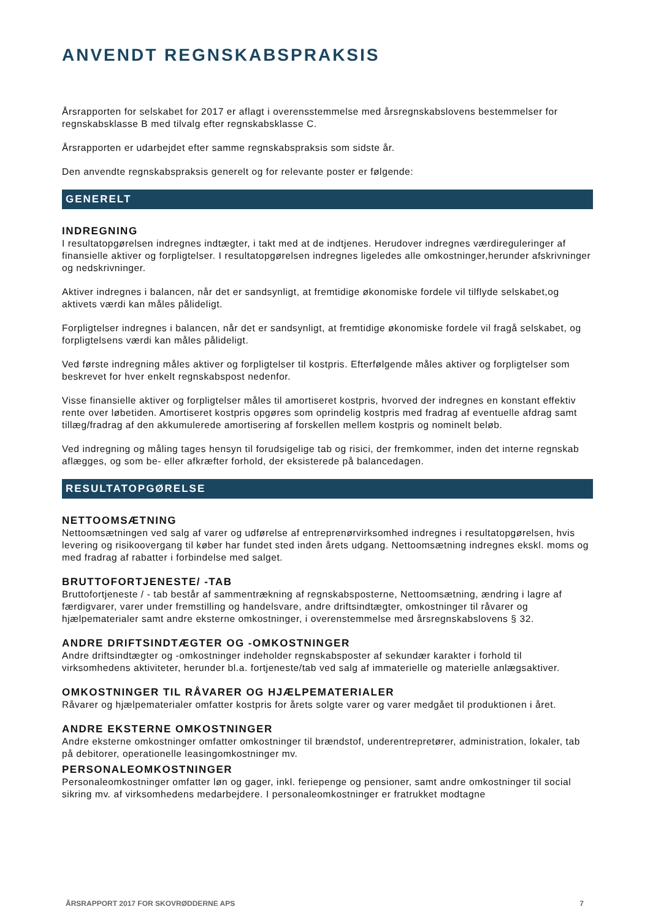ANVENDT REGNSKABSPRAKSIS
Årsrapporten for selskabet for 2017 er aflagt i overensstemmelse med årsregnskabslovens bestemmelser for regnskabsklasse B med tilvalg efter regnskabsklasse C.
Årsrapporten er udarbejdet efter samme regnskabspraksis som sidste år.
Den anvendte regnskabspraksis generelt og for relevante poster er følgende:
GENERELT
INDREGNING
I resultatopgørelsen indregnes indtægter, i takt med at de indtjenes. Herudover indregnes værdireguleringer af finansielle aktiver og forpligtelser. I resultatopgørelsen indregnes ligeledes alle omkostninger,herunder afskrivninger og nedskrivninger.
Aktiver indregnes i balancen, når det er sandsynligt, at fremtidige økonomiske fordele vil tilflyde selskabet,og aktivets værdi kan måles pålideligt.
Forpligtelser indregnes i balancen, når det er sandsynligt, at fremtidige økonomiske fordele vil fragå selskabet, og forpligtelsens værdi kan måles pålideligt.
Ved første indregning måles aktiver og forpligtelser til kostpris. Efterfølgende måles aktiver og forpligtelser som beskrevet for hver enkelt regnskabspost nedenfor.
Visse finansielle aktiver og forpligtelser måles til amortiseret kostpris, hvorved der indregnes en konstant effektiv rente over løbetiden. Amortiseret kostpris opgøres som oprindelig kostpris med fradrag af eventuelle afdrag samt tillæg/fradrag af den akkumulerede amortisering af forskellen mellem kostpris og nominelt beløb.
Ved indregning og måling tages hensyn til forudsigelige tab og risici, der fremkommer, inden det interne regnskab aflægges, og som be- eller afkræfter forhold, der eksisterede på balancedagen.
RESULTATOPGØRELSE
NETTOOMSÆTNING
Nettoomsætningen ved salg af varer og udførelse af entreprenørvirksomhed indregnes i resultatopgørelsen, hvis levering og risikoovergang til køber har fundet sted inden årets udgang. Nettoomsætning indregnes ekskl. moms og med fradrag af rabatter i forbindelse med salget.
BRUTTOFORTJENESTE/ -TAB
Bruttofortjeneste / - tab består af sammentrækning af regnskabsposterne, Nettoomsætning, ændring i lagre af færdigvarer, varer under fremstilling og handelsvare, andre driftsindtægter, omkostninger til råvarer og hjælpematerialer samt andre eksterne omkostninger, i overenstemmelse med årsregnskabslovens § 32.
ANDRE DRIFTSINDTÆGTER OG -OMKOSTNINGER
Andre driftsindtægter og -omkostninger indeholder regnskabsposter af sekundær karakter i forhold til virksomhedens aktiviteter, herunder bl.a. fortjeneste/tab ved salg af immaterielle og materielle anlægsaktiver.
OMKOSTNINGER TIL RÅVARER OG HJÆLPEMATERIALER
Råvarer og hjælpematerialer omfatter kostpris for årets solgte varer og varer medgået til produktionen i året.
ANDRE EKSTERNE OMKOSTNINGER
Andre eksterne omkostninger omfatter omkostninger til brændstof, underentrepretører, administration, lokaler, tab på debitorer, operationelle leasingomkostninger mv.
PERSONALEOMKOSTNINGER
Personaleomkostninger omfatter løn og gager, inkl. feriepenge og pensioner, samt andre omkostninger til social sikring mv. af virksomhedens medarbejdere. I personaleomkostninger er fratrukket modtagne
ÅRSRAPPORT 2017 FOR SKOVRØDDERNE APS 7